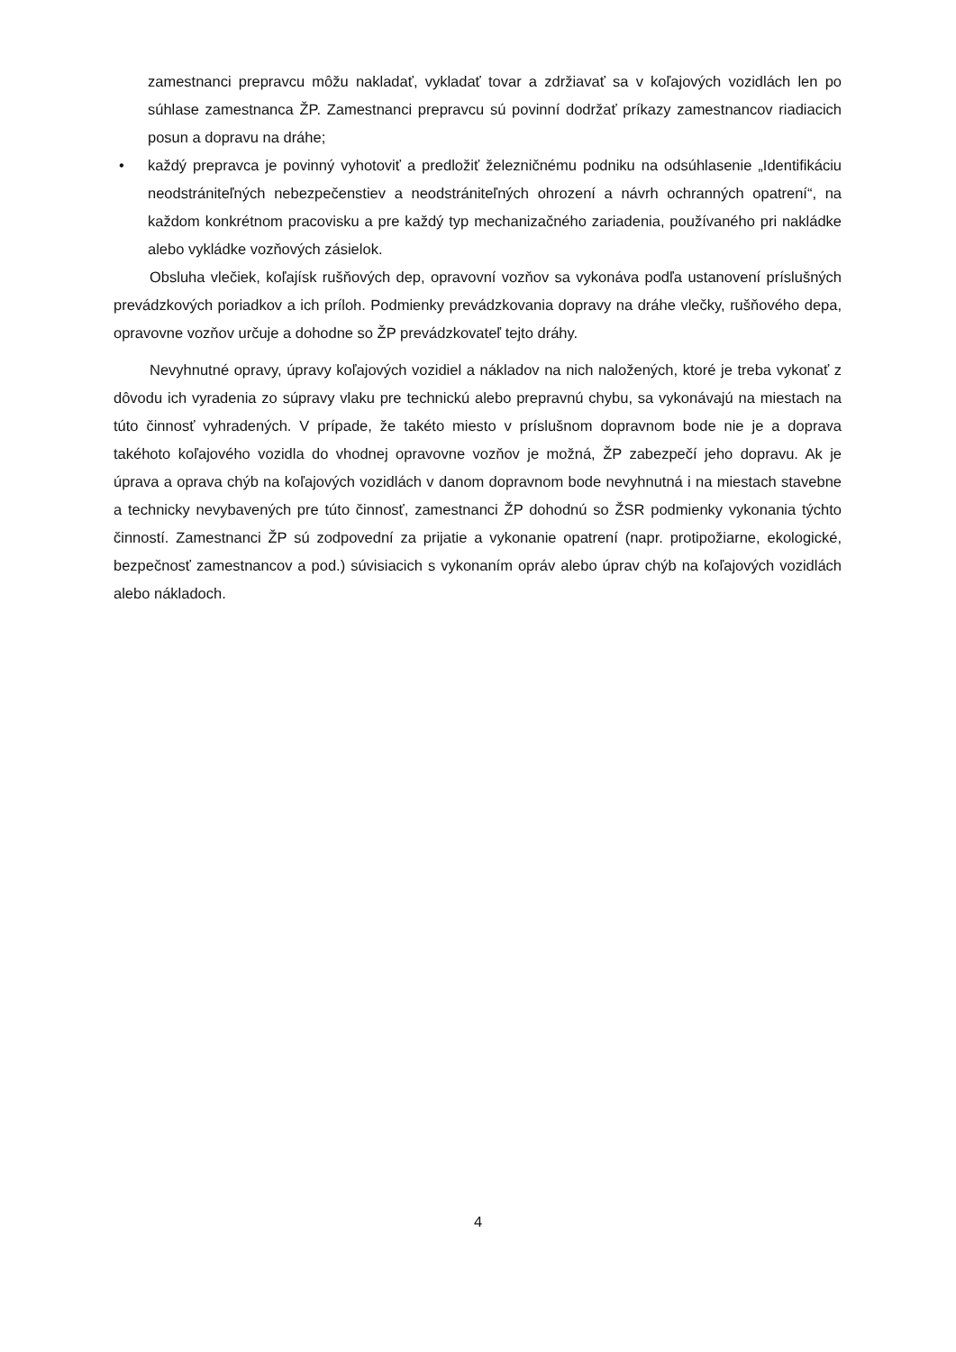zamestnanci prepravcu môžu nakladať, vykladať tovar a zdržiavať sa v koľajových vozidlách len po súhlase zamestnanca ŽP. Zamestnanci prepravcu sú povinní dodržať príkazy zamestnancov riadiacich posun a dopravu na dráhe;
• každý prepravca je povinný vyhotoviť a predložiť železničnému podniku na odsúhlasenie „Identifikáciu neodstrániteľných nebezpečenstiev a neodstrániteľných ohrození a návrh ochranných opatrení“, na každom konkrétnom pracovisku a pre každý typ mechanizačného zariadenia, používaného pri nakládke alebo vykládke vozňových zásielok.
Obsluha vlečiek, koľajísk rušňových dep, opravovní vozňov sa vykonáva podľa ustanovení príslušných prevádzkových poriadkov a ich príloh. Podmienky prevádzkovania dopravy na dráhe vlečky, rušňového depa, opravovne vozňov určuje a dohodne so ŽP prevádzkovateľ tejto dráhy.
Nevyhnutné opravy, úpravy koľajových vozidiel a nákladov na nich naložených, ktoré je treba vykonať z dôvodu ich vyradenia zo súpravy vlaku pre technickú alebo prepravnú chybu, sa vykonávajú na miestach na túto činnosť vyhradených. V prípade, že takéto miesto v príslušnom dopravnom bode nie je a doprava takéhoto koľajového vozidla do vhodnej opravovne vozňov je možná, ŽP zabezpečí jeho dopravu. Ak je úprava a oprava chýb na koľajových vozidlách v danom dopravnom bode nevyhnutná i na miestach stavebne a technicky nevybavených pre túto činnosť, zamestnanci ŽP dohodnú so ŽSR podmienky vykonania týchto činností. Zamestnanci ŽP sú zodpovední za prijatie a vykonanie opatrení (napr. protipožiarne, ekologické, bezpečnosť zamestnancov a pod.) súvisiacich s vykonaním opráv alebo úprav chýb na koľajových vozidlách alebo nákladoch.
4